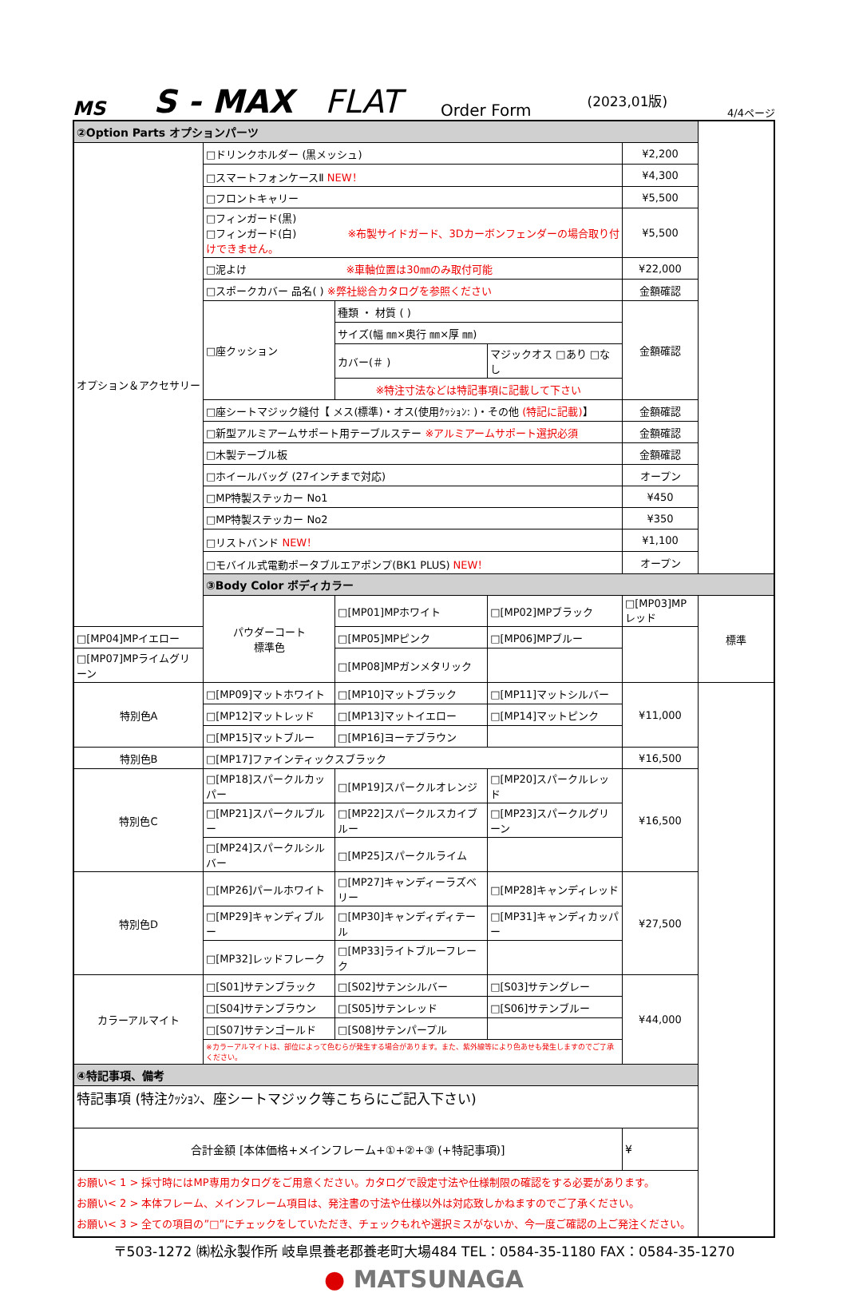MS S - MAX FLAT Order Form (2023,01版) 4/4ページ
| ②Option Parts オプションパーツ | | | | | |
| オプション＆アクセサリー | □ドリンクホルダー (黒メッシュ) | | | ¥2,200 | |
| | □スマートフォンケースⅡ NEW！ | | | ¥4,300 | |
| | □フロントキャリー | | | ¥5,500 | |
| | □フィンガード(黒) □フィンガード(白) ※布製サイドガード、3Dカーボンフェンダーの場合取り付けできません。 | | | ¥5,500 | |
| | □泥よけ ※車軸位置は30㎜のみ取付可能 | | | ¥22,000 | |
| | □スポークカバー 品名( ) ※弊社総合カタログを参照ください | | | 金額確認 | |
| | □座クッション | 種類 ・ 材質 ( ) | | 金額確認 | |
| | | サイズ(幅 ㎜×奥行 ㎜×厚 ㎜) | | | |
| | | カバー(＃ ) | マジックオス □あり □なし | | |
| | | ※特注寸法などは特記事項に記載して下さい | | | |
| | □座シートマジック縫付【 メス(標準)・オス(使用ｸｯｼｮﾝ: )・その他 (特記に記載) 】 | | | 金額確認 | |
| | □新型アルミアームサポート用テーブルステー ※アルミアームサポート選択必須 | | | 金額確認 | |
| | □木製テーブル板 | | | 金額確認 | |
| | □ホイールバッグ (27インチまで対応) | | | オープン | |
| | □MP特製ステッカー No1 | | | ¥450 | |
| | □MP特製ステッカー No2 | | | ¥350 | |
| | □リストバンド NEW！ | | | ¥1,100 | |
| | □モバイル式電動ポータブルエアポンプ(BK1 PLUS) NEW！ | | | オープン | |
| | ③Body Color ボディカラー | | | | |
| | パウダーコート 標準色 | □[MP01]MPホワイト | □[MP02]MPブラック | □[MP03]MPレッド | 標準 |
| □[MP04]MPイエロー | | □[MP05]MPピンク | □[MP06]MPブルー | | |
| □[MP07]MPライムグリーン | | □[MP08]MPガンメタリック | | | |
| 特別色A | □[MP09]マットホワイト | □[MP10]マットブラック | □[MP11]マットシルバー | ¥11,000 | |
| | □[MP12]マットレッド | □[MP13]マットイエロー | □[MP14]マットピンク | | |
| | □[MP15]マットブルー | □[MP16]ヨーテブラウン | | | |
| 特別色B | □[MP17]ファインティックスブラック | | | ¥16,500 | |
| 特別色C | □[MP18]スパークルカッパー | □[MP19]スパークルオレンジ | □[MP20]スパークルレッド | ¥16,500 | |
| | □[MP21]スパークルブルー | □[MP22]スパークルスカイブルー | □[MP23]スパークルグリーン | | |
| | □[MP24]スパークルシルバー | □[MP25]スパークルライム | | | |
| 特別色D | □[MP26]パールホワイト | □[MP27]キャンディーラズベリー | □[MP28]キャンディレッド | ¥27,500 | |
| | □[MP29]キャンディブルー | □[MP30]キャンディディテール | □[MP31]キャンディカッパー | | |
| | □[MP32]レッドフレーク | □[MP33]ライトブルーフレーク | | | |
| カラーアルマイト | □[S01]サテンブラック | □[S02]サテンシルバー | □[S03]サテングレー | ¥44,000 | |
| | □[S04]サテンブラウン | □[S05]サテンレッド | □[S06]サテンブルー | | |
| | □[S07]サテンゴールド | □[S08]サテンパープル | | | |
| | ※カラーアルマイトは、部位によって色むらが発生する場合があります。また、紫外線等により色あせも発生しますのでご了承ください。 | | | | |
| ④特記事項、備考 | | | | | |
| 特記事項 (特注ｸｯｼｮﾝ、座シートマジック等こちらにご記入下さい) | | | | | |
| 合計金額 [本体価格+メインフレーム+①+②+③ (+特記事項)] | | | | ¥ | |
| お願い< 1 > 採寸時にはMP専用カタログをご用意ください。カタログで設定寸法や仕様制限の確認をする必要があります。 お願い< 2 > 本体フレーム、メインフレーム項目は、発注書の寸法や仕様以外は対応致しかねますのでご了承ください。 お願い< 3 > 全ての項目の”□”にチェックをしていただき、チェックもれや選択ミスがないか、今一度ご確認の上ご発注ください。 | | | | | |
〒503-1272 ㈱松永製作所 岐阜県養老郡養老町大場484 TEL：0584-35-1180 FAX：0584-35-1270
● MATSUNAGA